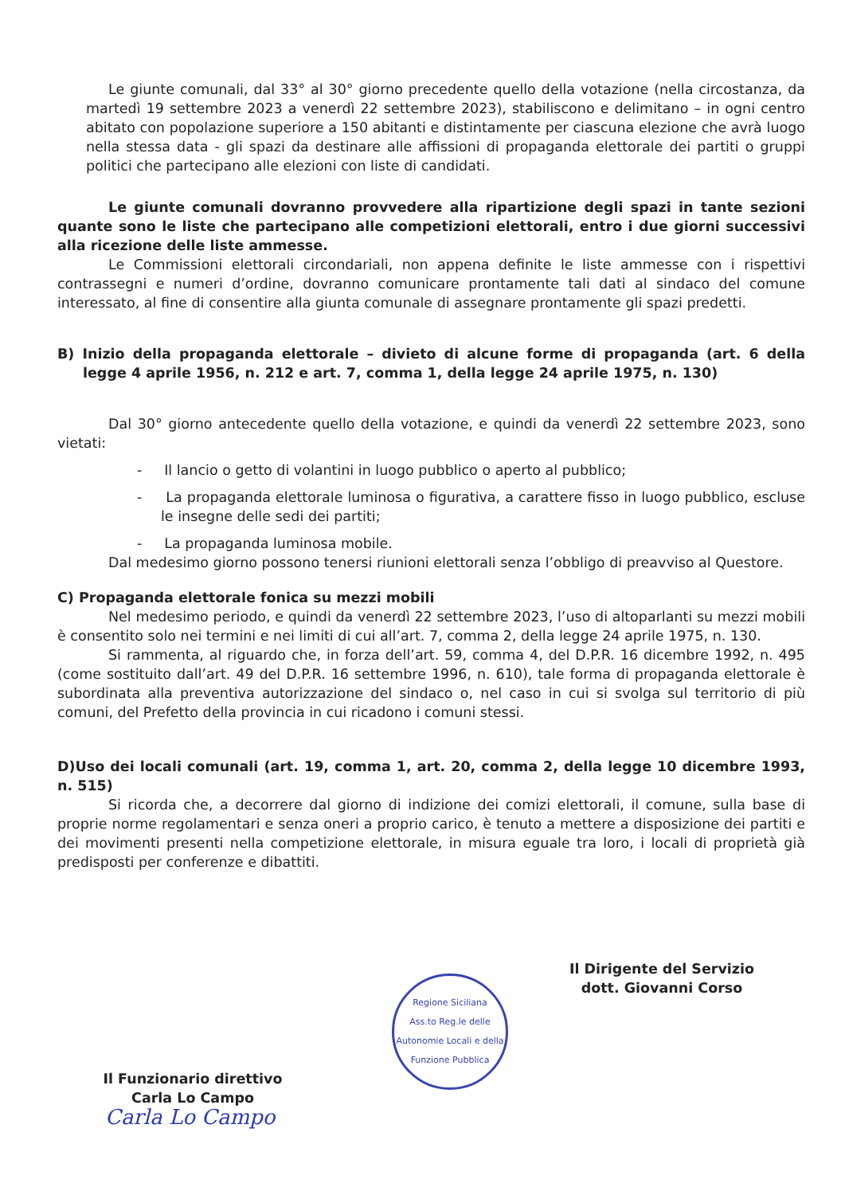Le giunte comunali, dal 33° al 30° giorno precedente quello della votazione (nella circostanza, da martedì 19 settembre 2023 a venerdì 22 settembre 2023), stabiliscono e delimitano – in ogni centro abitato con popolazione superiore a 150 abitanti e distintamente per ciascuna elezione che avrà luogo nella stessa data - gli spazi da destinare alle affissioni di propaganda elettorale dei partiti o gruppi politici che partecipano alle elezioni con liste di candidati.
Le giunte comunali dovranno provvedere alla ripartizione degli spazi in tante sezioni quante sono le liste che partecipano alle competizioni elettorali, entro i due giorni successivi alla ricezione delle liste ammesse.
Le Commissioni elettorali circondariali, non appena definite le liste ammesse con i rispettivi contrassegni e numeri d’ordine, dovranno comunicare prontamente tali dati al sindaco del comune interessato, al fine di consentire alla giunta comunale di assegnare prontamente gli spazi predetti.
B) Inizio della propaganda elettorale – divieto di alcune forme di propaganda (art. 6 della legge 4 aprile 1956, n. 212 e art. 7, comma 1, della legge 24 aprile 1975, n. 130)
Dal 30° giorno antecedente quello della votazione, e quindi da venerdì 22 settembre 2023, sono vietati:
- Il lancio o getto di volantini in luogo pubblico o aperto al pubblico;
- La propaganda elettorale luminosa o figurativa, a carattere fisso in luogo pubblico, escluse le insegne delle sedi dei partiti;
- La propaganda luminosa mobile.
Dal medesimo giorno possono tenersi riunioni elettorali senza l’obbligo di preavviso al Questore.
C) Propaganda elettorale fonica su mezzi mobili
Nel medesimo periodo, e quindi da venerdì 22 settembre 2023, l’uso di altoparlanti su mezzi mobili è consentito solo nei termini e nei limiti di cui all’art. 7, comma 2, della legge 24 aprile 1975, n. 130.
Si rammenta, al riguardo che, in forza dell’art. 59, comma 4, del D.P.R. 16 dicembre 1992, n. 495 (come sostituito dall’art. 49 del D.P.R. 16 settembre 1996, n. 610), tale forma di propaganda elettorale è subordinata alla preventiva autorizzazione del sindaco o, nel caso in cui si svolga sul territorio di più comuni, del Prefetto della provincia in cui ricadono i comuni stessi.
D)Uso dei locali comunali (art. 19, comma 1, art. 20, comma 2, della legge 10 dicembre 1993, n. 515)
Si ricorda che, a decorrere dal giorno di indizione dei comizi elettorali, il comune, sulla base di proprie norme regolamentari e senza oneri a proprio carico, è tenuto a mettere a disposizione dei partiti e dei movimenti presenti nella competizione elettorale, in misura eguale tra loro, i locali di proprietà già predisposti per conferenze e dibattiti.
Il Dirigente del Servizio
dott. Giovanni Corso
Il Funzionario direttivo
Carla Lo Campo
Carla Lo Campo
Regione Siciliana
Ass.to Reg.le delle Autonomie Locali e della Funzione Pubblica